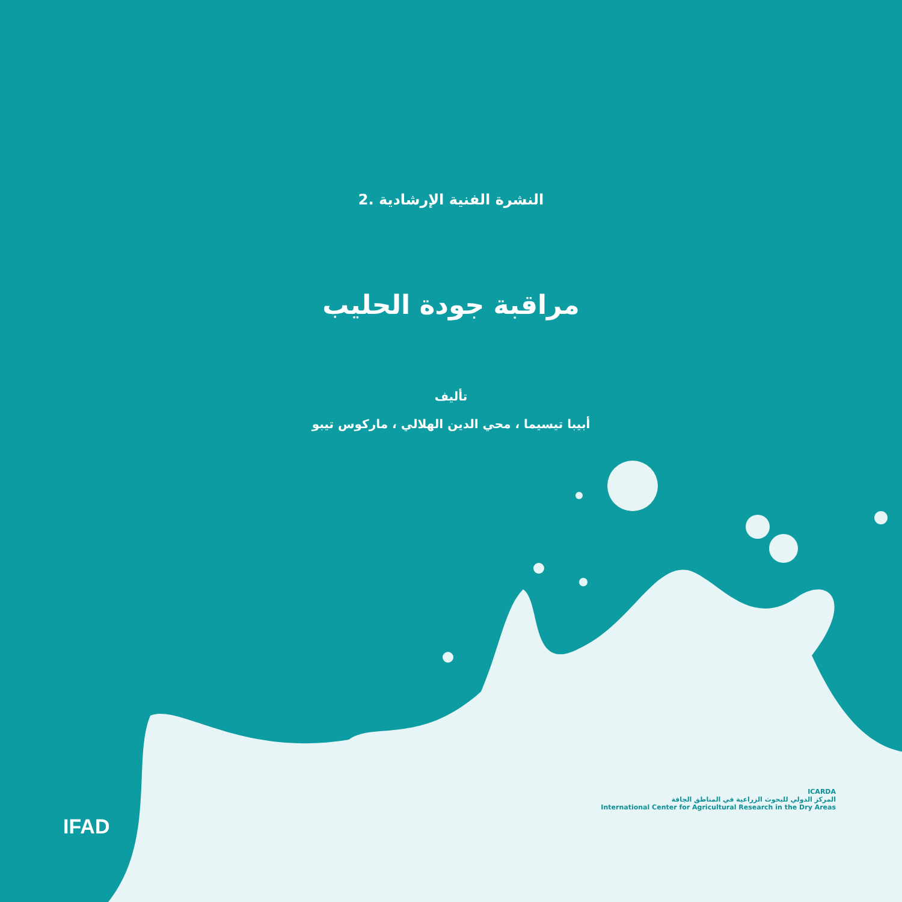النشرة الفنية الإرشادية .2
مراقبة جودة الحليب
تأليف
أبيبا تيسيما ، محي الدين الهلالي ، ماركوس تيبو
IFAD
ICARDA
المركز الدولي للبحوث الزراعية في المناطق الجافة
International Center for Agricultural Research in the Dry Areas